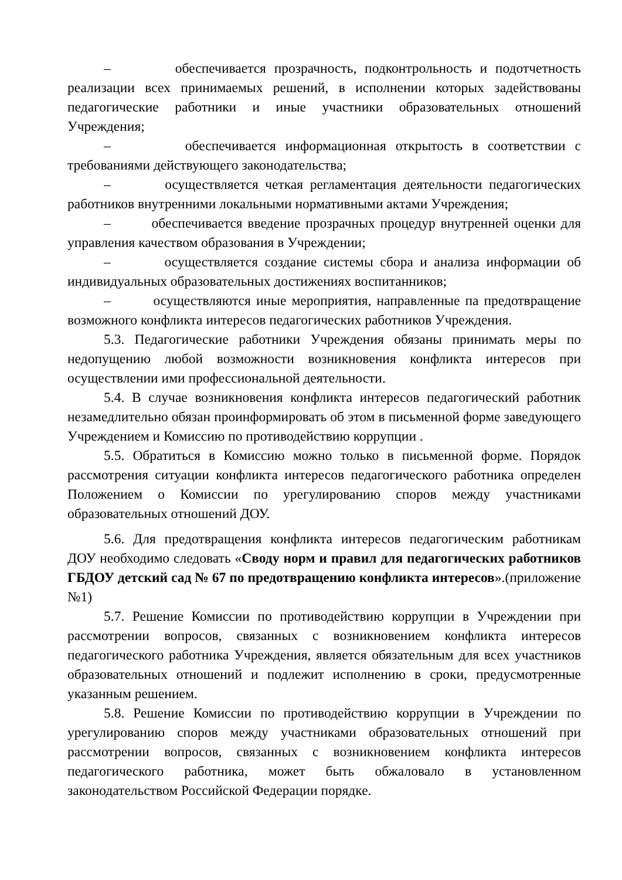– обеспечивается прозрачность, подконтрольность и подотчетность реализации всех принимаемых решений, в исполнении которых задействованы педагогические работники и иные участники образовательных отношений Учреждения;
– обеспечивается информационная открытость в соответствии с требованиями действующего законодательства;
– осуществляется четкая регламентация деятельности педагогических работников внутренними локальными нормативными актами Учреждения;
– обеспечивается введение прозрачных процедур внутренней оценки для управления качеством образования в Учреждении;
– осуществляется создание системы сбора и анализа информации об индивидуальных образовательных достижениях воспитанников;
– осуществляются иные мероприятия, направленные па предотвращение возможного конфликта интересов педагогических работников Учреждения.
5.3. Педагогические работники Учреждения обязаны принимать меры по недопущению любой возможности возникновения конфликта интересов при осуществлении ими профессиональной деятельности.
5.4. В случае возникновения конфликта интересов педагогический работник незамедлительно обязан проинформировать об этом в письменной форме заведующего Учреждением и Комиссию по противодействию коррупции .
5.5. Обратиться в Комиссию можно только в письменной форме. Порядок рассмотрения ситуации конфликта интересов педагогического работника определен Положением о Комиссии по урегулированию споров между участниками образовательных отношений ДОУ.
5.6. Для предотвращения конфликта интересов педагогическим работникам ДОУ необходимо следовать «Своду норм и правил для педагогических работников ГБДОУ детский сад № 67 по предотвращению конфликта интересов».(приложение №1)
5.7. Решение Комиссии по противодействию коррупции в Учреждении при рассмотрении вопросов, связанных с возникновением конфликта интересов педагогического работника Учреждения, является обязательным для всех участников образовательных отношений и подлежит исполнению в сроки, предусмотренные указанным решением.
5.8. Решение Комиссии по противодействию коррупции в Учреждении по урегулированию споров между участниками образовательных отношений при рассмотрении вопросов, связанных с возникновением конфликта интересов педагогического работника, может быть обжаловало в установленном законодательством Российской Федерации порядке.